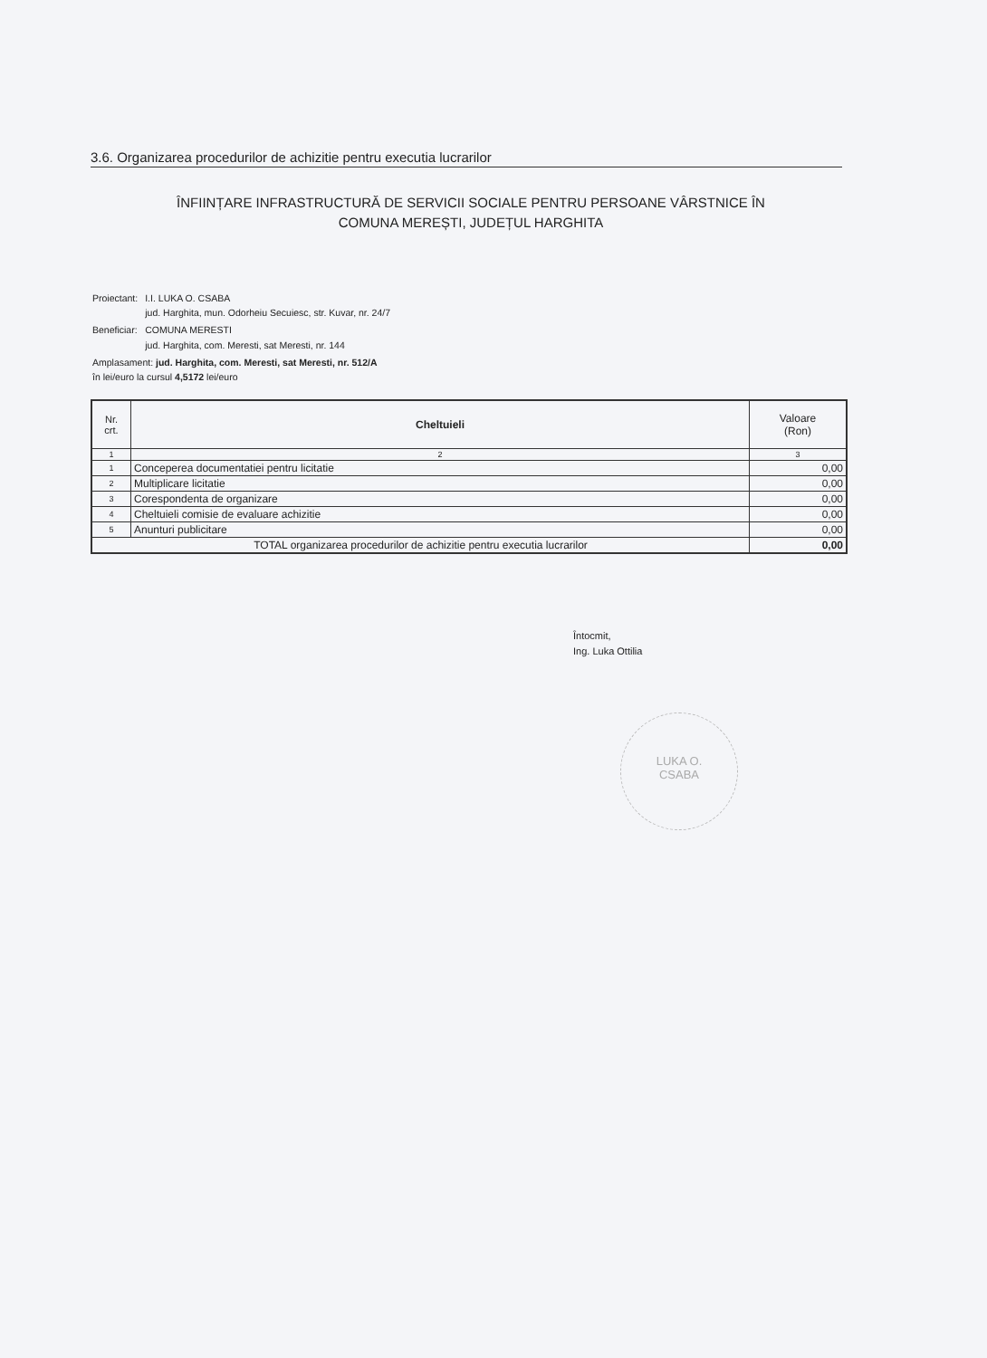3.6. Organizarea procedurilor de achizitie pentru executia lucrarilor
ÎNFIINȚARE INFRASTRUCTURĂ DE SERVICII SOCIALE PENTRU PERSOANE VÂRSTNICE ÎN
COMUNA MEREȘTI, JUDEȚUL HARGHITA
| Proiectant: | I.I. LUKA O. CSABA jud. Harghita, mun. Odorheiu Secuiesc, str. Kuvar, nr. 24/7 |
| Beneficiar: | COMUNA MERESTI jud. Harghita, com. Meresti, sat Meresti, nr. 144 |
| Amplasament: jud. Harghita, com. Meresti, sat Meresti, nr. 512/A în lei/euro la cursul 4,5172 lei/euro | |
| Nr. crt. | Cheltuieli | Valoare (Ron) |
| --- | --- | --- |
| 1 | 2 | 3 |
| 1 | Conceperea documentatiei pentru licitatie | 0,00 |
| 2 | Multiplicare licitatie | 0,00 |
| 3 | Corespondenta de organizare | 0,00 |
| 4 | Cheltuieli comisie de evaluare achizitie | 0,00 |
| 5 | Anunturi publicitare | 0,00 |
| TOTAL organizarea procedurilor de achizitie pentru executia lucrarilor | | 0,00 |
Întocmit,
Ing. Luka Ottilia
LUKA O.
CSABA